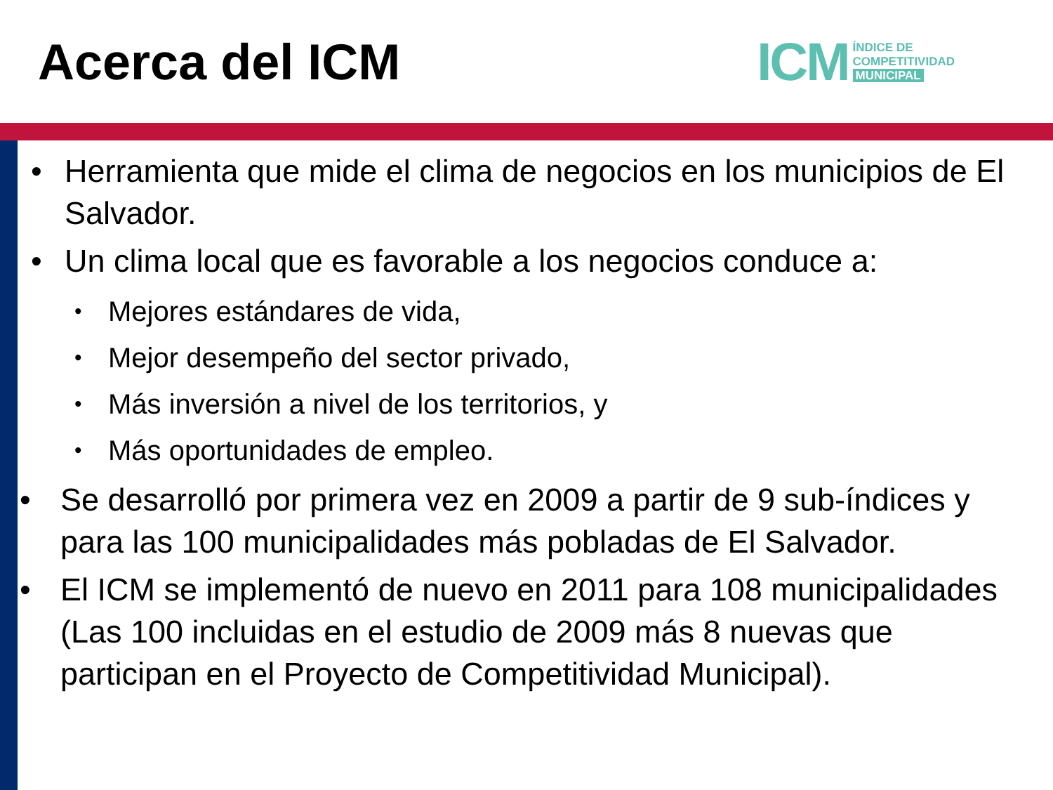Acerca del ICM
ICM
ÍNDICE DE
COMPETITIVIDAD
MUNICIPAL
• Herramienta que mide el clima de negocios en los municipios de El Salvador.
• Un clima local que es favorable a los negocios conduce a:
• Mejores estándares de vida,
• Mejor desempeño del sector privado,
• Más inversión a nivel de los territorios, y
• Más oportunidades de empleo.
• Se desarrolló por primera vez en 2009 a partir de 9 sub-índices y para las 100 municipalidades más pobladas de El Salvador.
• El ICM se implementó de nuevo en 2011 para 108 municipalidades (Las 100 incluidas en el estudio de 2009 más 8 nuevas que participan en el Proyecto de Competitividad Municipal).